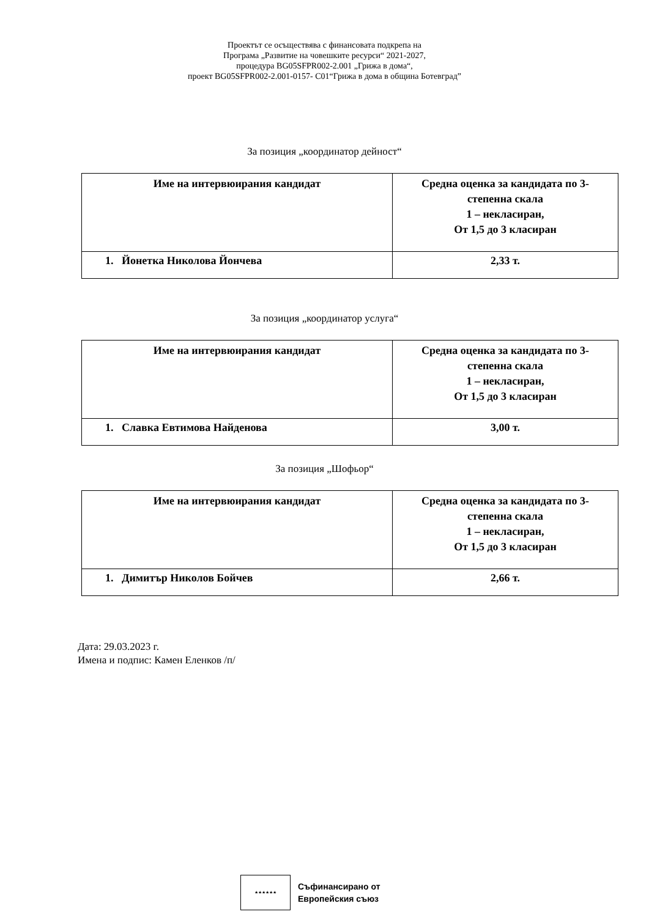Проектът се осъществява с финансовата подкрепа на
Програма „Развитие на човешките ресурси“ 2021-2027,
процедура BG05SFPR002-2.001 „Грижа в дома“,
проект BG05SFPR002-2.001-0157- C01“Грижа в дома в община Ботевград”
За позиция „координатор дейност“
| Име на интервюирания кандидат | Средна оценка за кандидата по 3- степенна скала 1 – некласиран, От 1,5 до 3 класиран |
| --- | --- |
| 1. Йонетка Николова Йончева | 2,33 т. |
За позиция „координатор услуга“
| Име на интервюирания кандидат | Средна оценка за кандидата по 3- степенна скала 1 – некласиран, От 1,5 до 3 класиран |
| --- | --- |
| 1. Славка Евтимова Найденова | 3,00 т. |
За позиция „Шофьор“
| Име на интервюирания кандидат | Средна оценка за кандидата по 3- степенна скала 1 – некласиран, От 1,5 до 3 класиран |
| --- | --- |
| 1. Димитър Николов Бойчев | 2,66 т. |
Дата: 29.03.2023 г.
Имена и подпис: Камен Еленков /п/
★★★★★★
Съфинансирано от
Европейския съюз